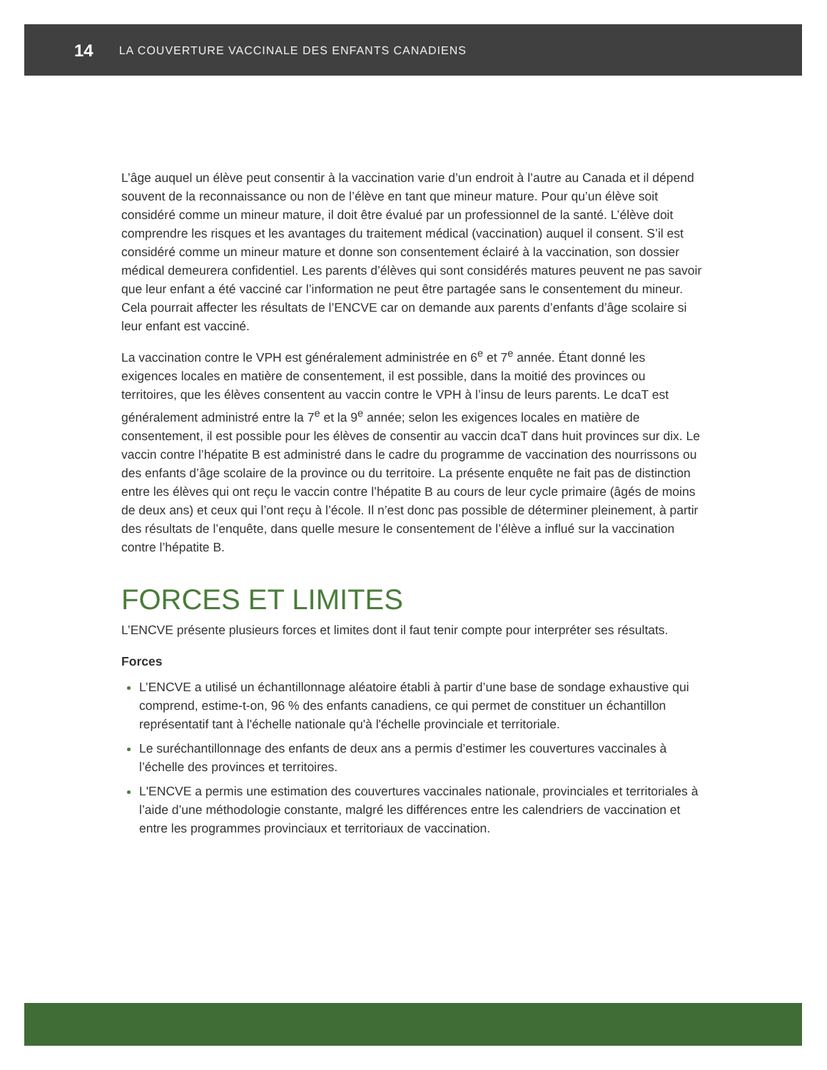14 LA COUVERTURE VACCINALE DES ENFANTS CANADIENS
L’âge auquel un élève peut consentir à la vaccination varie d’un endroit à l’autre au Canada et il dépend souvent de la reconnaissance ou non de l’élève en tant que mineur mature. Pour qu’un élève soit considéré comme un mineur mature, il doit être évalué par un professionnel de la santé. L’élève doit comprendre les risques et les avantages du traitement médical (vaccination) auquel il consent. S’il est considéré comme un mineur mature et donne son consentement éclairé à la vaccination, son dossier médical demeurera confidentiel. Les parents d’élèves qui sont considérés matures peuvent ne pas savoir que leur enfant a été vacciné car l’information ne peut être partagée sans le consentement du mineur. Cela pourrait affecter les résultats de l’ENCVE car on demande aux parents d’enfants d’âge scolaire si leur enfant est vacciné.
La vaccination contre le VPH est généralement administrée en 6<sup>e</sup> et 7<sup>e</sup> année. Étant donné les exigences locales en matière de consentement, il est possible, dans la moitié des provinces ou territoires, que les élèves consentent au vaccin contre le VPH à l’insu de leurs parents. Le dcaT est généralement administré entre la 7<sup>e</sup> et la 9<sup>e</sup> année; selon les exigences locales en matière de consentement, il est possible pour les élèves de consentir au vaccin dcaT dans huit provinces sur dix. Le vaccin contre l’hépatite B est administré dans le cadre du programme de vaccination des nourrissons ou des enfants d’âge scolaire de la province ou du territoire. La présente enquête ne fait pas de distinction entre les élèves qui ont reçu le vaccin contre l’hépatite B au cours de leur cycle primaire (âgés de moins de deux ans) et ceux qui l’ont reçu à l’école. Il n’est donc pas possible de déterminer pleinement, à partir des résultats de l’enquête, dans quelle mesure le consentement de l’élève a influé sur la vaccination contre l’hépatite B.
FORCES ET LIMITES
L’ENCVE présente plusieurs forces et limites dont il faut tenir compte pour interpréter ses résultats.
Forces
L’ENCVE a utilisé un échantillonnage aléatoire établi à partir d’une base de sondage exhaustive qui comprend, estime-t-on, 96 % des enfants canadiens, ce qui permet de constituer un échantillon représentatif tant à l'échelle nationale qu'à l'échelle provinciale et territoriale.
Le suréchantillonnage des enfants de deux ans a permis d’estimer les couvertures vaccinales à l’échelle des provinces et territoires.
L'ENCVE a permis une estimation des couvertures vaccinales nationale, provinciales et territoriales à l’aide d’une méthodologie constante, malgré les différences entre les calendriers de vaccination et entre les programmes provinciaux et territoriaux de vaccination.